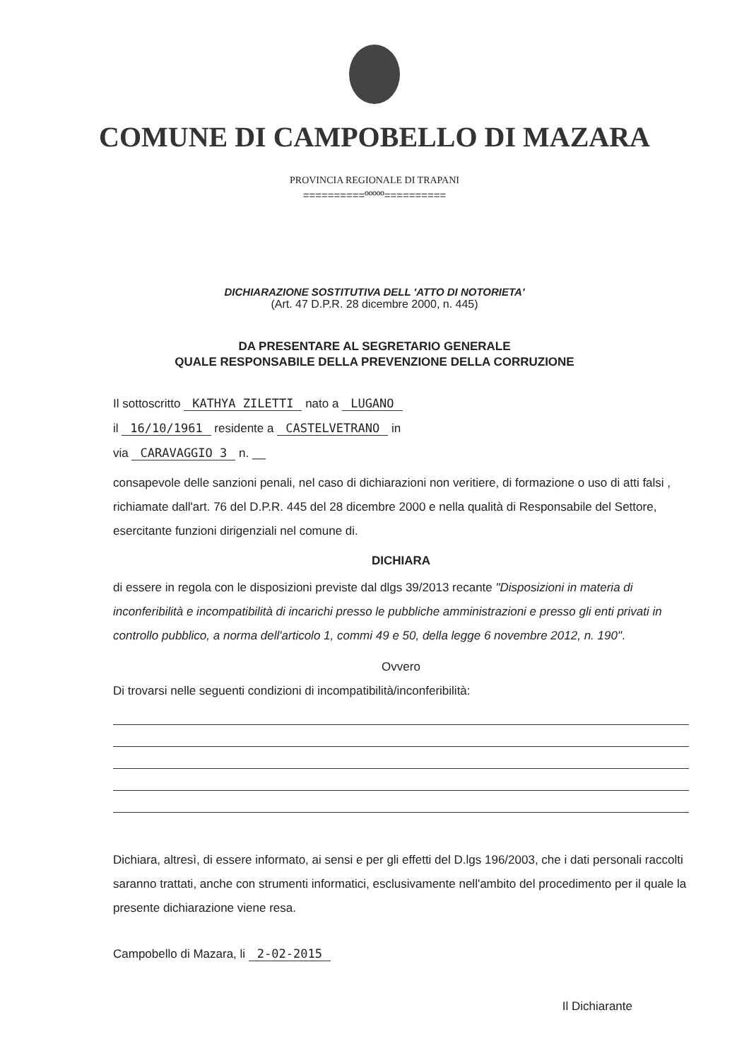COMUNE DI CAMPOBELLO DI MAZARA
PROVINCIA REGIONALE DI TRAPANI
==========ººººº==========
DICHIARAZIONE SOSTITUTIVA DELL 'ATTO DI NOTORIETA'
(Art. 47 D.P.R. 28 dicembre 2000, n. 445)
DA PRESENTARE AL SEGRETARIO GENERALE
QUALE RESPONSABILE DELLA PREVENZIONE DELLA CORRUZIONE
Il sottoscritto KATHYA ZILETTI nato a LUGANO
il 16/10/1961 residente a CASTELVETRANO in
via CARAVAGGIO 3 n. __
consapevole delle sanzioni penali, nel caso di dichiarazioni non veritiere, di formazione o uso di atti falsi , richiamate dall'art. 76 del D.P.R. 445 del 28 dicembre 2000 e nella qualità di Responsabile del Settore, esercitante funzioni dirigenziali nel comune di.
DICHIARA
di essere in regola con le disposizioni previste dal dlgs 39/2013 recante "Disposizioni in materia di inconferibilità e incompatibilità di incarichi presso le pubbliche amministrazioni e presso gli enti privati in controllo pubblico, a norma dell'articolo 1, commi 49 e 50, della legge 6 novembre 2012, n. 190".
Ovvero
Di trovarsi nelle seguenti condizioni di incompatibilità/inconferibilità:
Dichiara, altresì, di essere informato, ai sensi e per gli effetti del D.lgs 196/2003, che i dati personali raccolti saranno trattati, anche con strumenti informatici, esclusivamente nell'ambito del procedimento per il quale la presente dichiarazione viene resa.
Campobello di Mazara, li 2-02-2015
Il Dichiarante